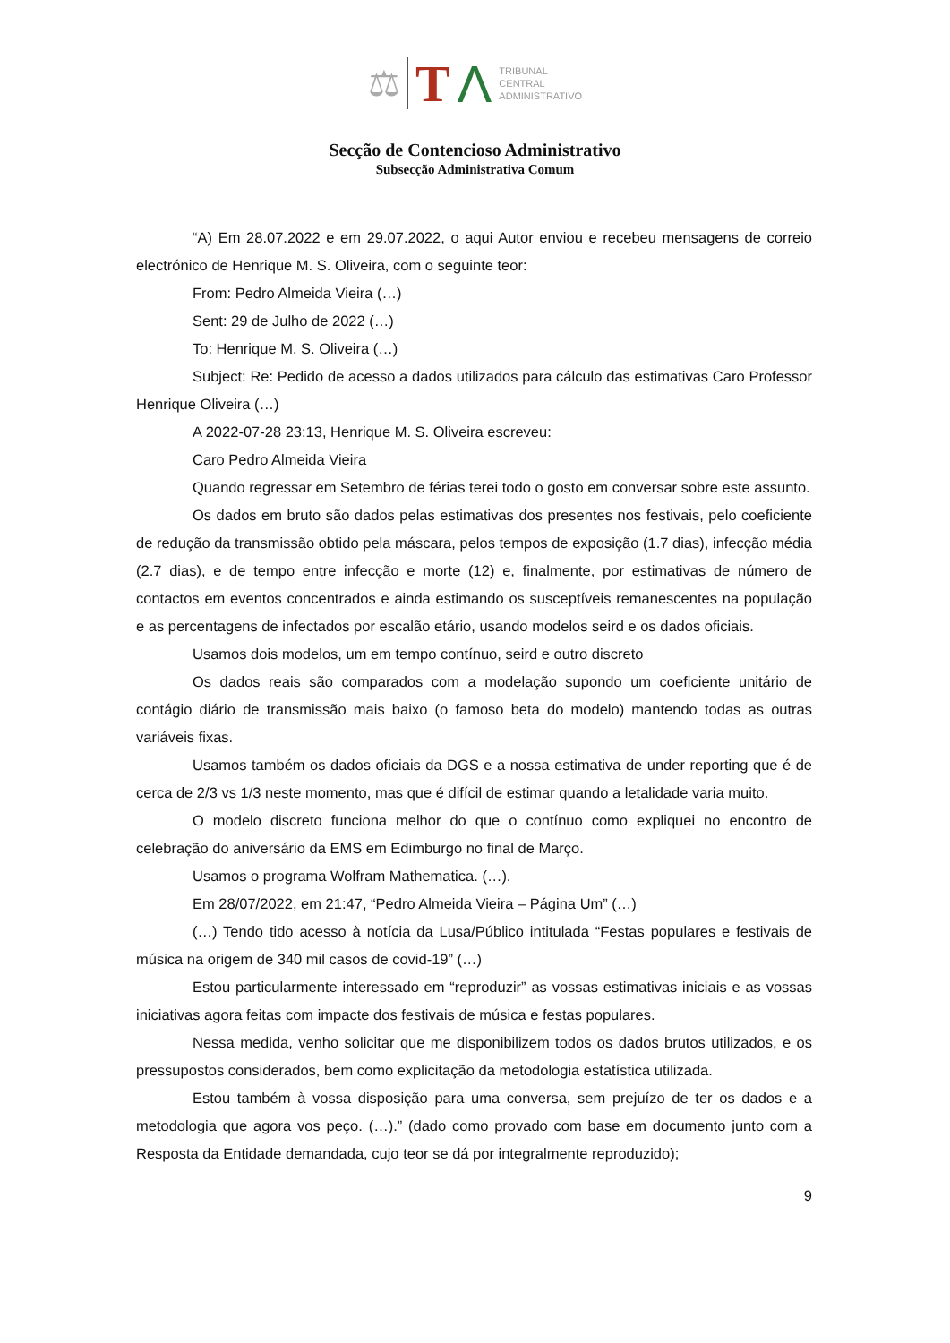⚖ T Λ TRIBUNAL
CENTRAL
ADMINISTRATIVO
Secção de Contencioso Administrativo
Subsecção Administrativa Comum
“A) Em 28.07.2022 e em 29.07.2022, o aqui Autor enviou e recebeu mensagens de correio electrónico de Henrique M. S. Oliveira, com o seguinte teor:
From: Pedro Almeida Vieira (…)
Sent: 29 de Julho de 2022 (…)
To: Henrique M. S. Oliveira (…)
Subject: Re: Pedido de acesso a dados utilizados para cálculo das estimativas Caro Professor Henrique Oliveira (…)
A 2022-07-28 23:13, Henrique M. S. Oliveira escreveu:
Caro Pedro Almeida Vieira
Quando regressar em Setembro de férias terei todo o gosto em conversar sobre este assunto.
Os dados em bruto são dados pelas estimativas dos presentes nos festivais, pelo coeficiente de redução da transmissão obtido pela máscara, pelos tempos de exposição (1.7 dias), infecção média (2.7 dias), e de tempo entre infecção e morte (12) e, finalmente, por estimativas de número de contactos em eventos concentrados e ainda estimando os susceptíveis remanescentes na população e as percentagens de infectados por escalão etário, usando modelos seird e os dados oficiais.
Usamos dois modelos, um em tempo contínuo, seird e outro discreto
Os dados reais são comparados com a modelação supondo um coeficiente unitário de contágio diário de transmissão mais baixo (o famoso beta do modelo) mantendo todas as outras variáveis fixas.
Usamos também os dados oficiais da DGS e a nossa estimativa de under reporting que é de cerca de 2/3 vs 1/3 neste momento, mas que é difícil de estimar quando a letalidade varia muito.
O modelo discreto funciona melhor do que o contínuo como expliquei no encontro de celebração do aniversário da EMS em Edimburgo no final de Março.
Usamos o programa Wolfram Mathematica. (…).
Em 28/07/2022, em 21:47, “Pedro Almeida Vieira – Página Um” (…)
(…) Tendo tido acesso à notícia da Lusa/Público intitulada “Festas populares e festivais de música na origem de 340 mil casos de covid-19” (…)
Estou particularmente interessado em “reproduzir” as vossas estimativas iniciais e as vossas iniciativas agora feitas com impacte dos festivais de música e festas populares.
Nessa medida, venho solicitar que me disponibilizem todos os dados brutos utilizados, e os pressupostos considerados, bem como explicitação da metodologia estatística utilizada.
Estou também à vossa disposição para uma conversa, sem prejuízo de ter os dados e a metodologia que agora vos peço. (…).” (dado como provado com base em documento junto com a Resposta da Entidade demandada, cujo teor se dá por integralmente reproduzido);
9